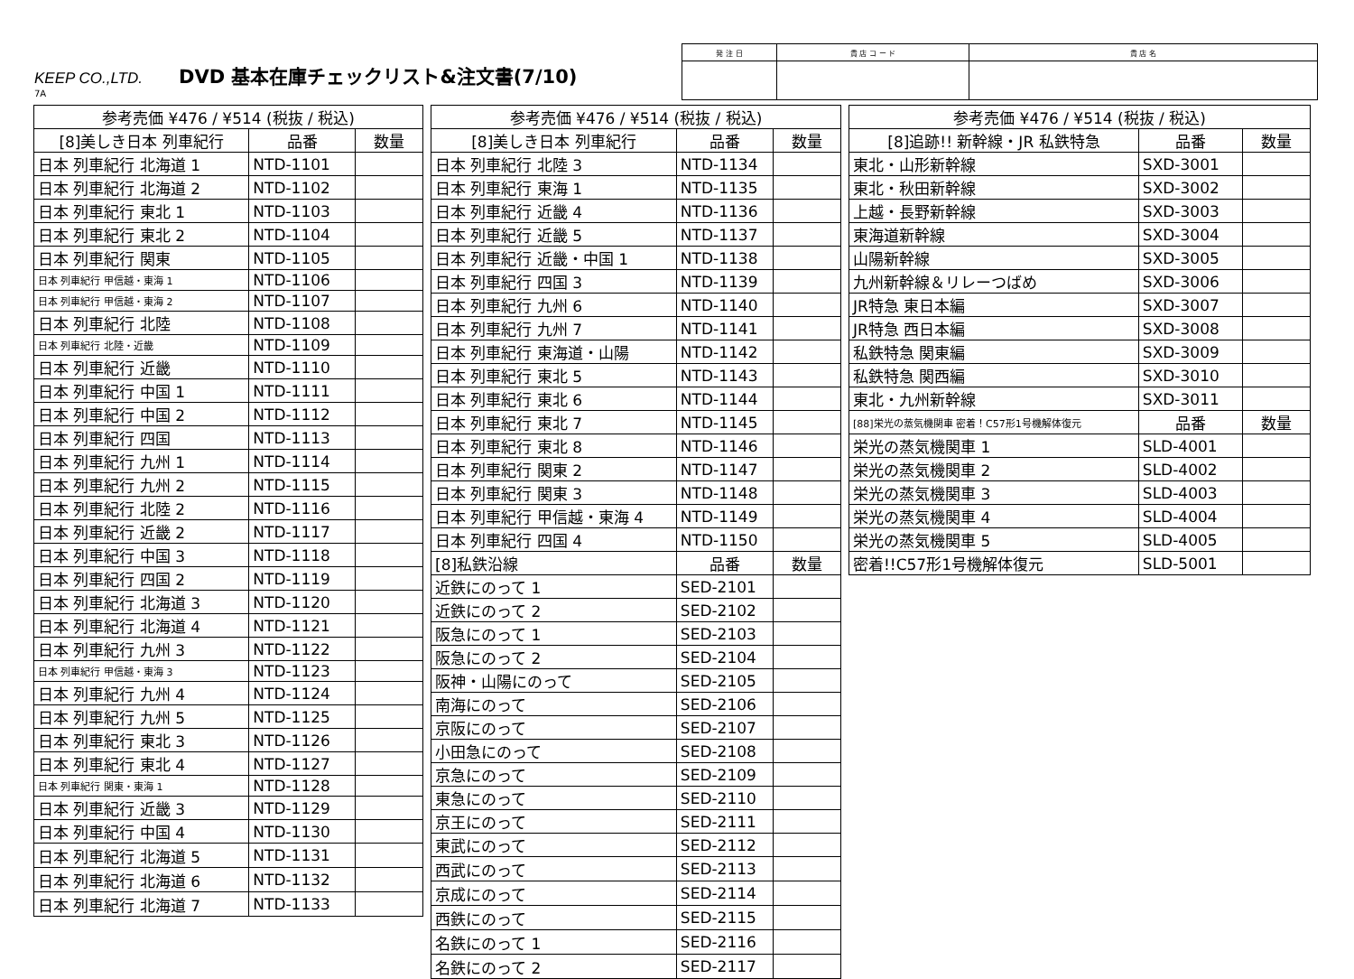KEEP CO.,LTD. DVD 基本在庫チェックリスト&注文書(7/10)
7A
| 発 注 日 | 貴 店 コ ー ド | 貴 店 名 |
| 参考売価 ¥476 / ¥514 (税抜 / 税込) | | |
| --- | --- | --- |
| [8]美しき日本 列車紀行 | 品番 | 数量 |
| 日本 列車紀行 北海道 1 | NTD-1101 | |
| 日本 列車紀行 北海道 2 | NTD-1102 | |
| 日本 列車紀行 東北 1 | NTD-1103 | |
| 日本 列車紀行 東北 2 | NTD-1104 | |
| 日本 列車紀行 関東 | NTD-1105 | |
| 日本 列車紀行 甲信越・東海 1 | NTD-1106 | |
| 日本 列車紀行 甲信越・東海 2 | NTD-1107 | |
| 日本 列車紀行 北陸 | NTD-1108 | |
| 日本 列車紀行 北陸・近畿 | NTD-1109 | |
| 日本 列車紀行 近畿 | NTD-1110 | |
| 日本 列車紀行 中国 1 | NTD-1111 | |
| 日本 列車紀行 中国 2 | NTD-1112 | |
| 日本 列車紀行 四国 | NTD-1113 | |
| 日本 列車紀行 九州 1 | NTD-1114 | |
| 日本 列車紀行 九州 2 | NTD-1115 | |
| 日本 列車紀行 北陸 2 | NTD-1116 | |
| 日本 列車紀行 近畿 2 | NTD-1117 | |
| 日本 列車紀行 中国 3 | NTD-1118 | |
| 日本 列車紀行 四国 2 | NTD-1119 | |
| 日本 列車紀行 北海道 3 | NTD-1120 | |
| 日本 列車紀行 北海道 4 | NTD-1121 | |
| 日本 列車紀行 九州 3 | NTD-1122 | |
| 日本 列車紀行 甲信越・東海 3 | NTD-1123 | |
| 日本 列車紀行 九州 4 | NTD-1124 | |
| 日本 列車紀行 九州 5 | NTD-1125 | |
| 日本 列車紀行 東北 3 | NTD-1126 | |
| 日本 列車紀行 東北 4 | NTD-1127 | |
| 日本 列車紀行 関東・東海 1 | NTD-1128 | |
| 日本 列車紀行 近畿 3 | NTD-1129 | |
| 日本 列車紀行 中国 4 | NTD-1130 | |
| 日本 列車紀行 北海道 5 | NTD-1131 | |
| 日本 列車紀行 北海道 6 | NTD-1132 | |
| 日本 列車紀行 北海道 7 | NTD-1133 | |
| 参考売価 ¥476 / ¥514 (税抜 / 税込) | | |
| --- | --- | --- |
| [8]美しき日本 列車紀行 | 品番 | 数量 |
| 日本 列車紀行 北陸 3 | NTD-1134 | |
| 日本 列車紀行 東海 1 | NTD-1135 | |
| 日本 列車紀行 近畿 4 | NTD-1136 | |
| 日本 列車紀行 近畿 5 | NTD-1137 | |
| 日本 列車紀行 近畿・中国 1 | NTD-1138 | |
| 日本 列車紀行 四国 3 | NTD-1139 | |
| 日本 列車紀行 九州 6 | NTD-1140 | |
| 日本 列車紀行 九州 7 | NTD-1141 | |
| 日本 列車紀行 東海道・山陽 | NTD-1142 | |
| 日本 列車紀行 東北 5 | NTD-1143 | |
| 日本 列車紀行 東北 6 | NTD-1144 | |
| 日本 列車紀行 東北 7 | NTD-1145 | |
| 日本 列車紀行 東北 8 | NTD-1146 | |
| 日本 列車紀行 関東 2 | NTD-1147 | |
| 日本 列車紀行 関東 3 | NTD-1148 | |
| 日本 列車紀行 甲信越・東海 4 | NTD-1149 | |
| 日本 列車紀行 四国 4 | NTD-1150 | |
| [8]私鉄沿線 | 品番 | 数量 |
| 近鉄にのって 1 | SED-2101 | |
| 近鉄にのって 2 | SED-2102 | |
| 阪急にのって 1 | SED-2103 | |
| 阪急にのって 2 | SED-2104 | |
| 阪神・山陽にのって | SED-2105 | |
| 南海にのって | SED-2106 | |
| 京阪にのって | SED-2107 | |
| 小田急にのって | SED-2108 | |
| 京急にのって | SED-2109 | |
| 東急にのって | SED-2110 | |
| 京王にのって | SED-2111 | |
| 東武にのって | SED-2112 | |
| 西武にのって | SED-2113 | |
| 京成にのって | SED-2114 | |
| 西鉄にのって | SED-2115 | |
| 名鉄にのって 1 | SED-2116 | |
| 名鉄にのって 2 | SED-2117 | |
| 参考売価 ¥476 / ¥514 (税抜 / 税込) | | |
| --- | --- | --- |
| [8]追跡!! 新幹線・JR 私鉄特急 | 品番 | 数量 |
| 東北・山形新幹線 | SXD-3001 | |
| 東北・秋田新幹線 | SXD-3002 | |
| 上越・長野新幹線 | SXD-3003 | |
| 東海道新幹線 | SXD-3004 | |
| 山陽新幹線 | SXD-3005 | |
| 九州新幹線＆リレーつばめ | SXD-3006 | |
| JR特急 東日本編 | SXD-3007 | |
| JR特急 西日本編 | SXD-3008 | |
| 私鉄特急 関東編 | SXD-3009 | |
| 私鉄特急 関西編 | SXD-3010 | |
| 東北・九州新幹線 | SXD-3011 | |
| [88]栄光の蒸気機関車 密着！C57形1号機解体復元 | 品番 | 数量 |
| 栄光の蒸気機関車 1 | SLD-4001 | |
| 栄光の蒸気機関車 2 | SLD-4002 | |
| 栄光の蒸気機関車 3 | SLD-4003 | |
| 栄光の蒸気機関車 4 | SLD-4004 | |
| 栄光の蒸気機関車 5 | SLD-4005 | |
| 密着!!C57形1号機解体復元 | SLD-5001 | |